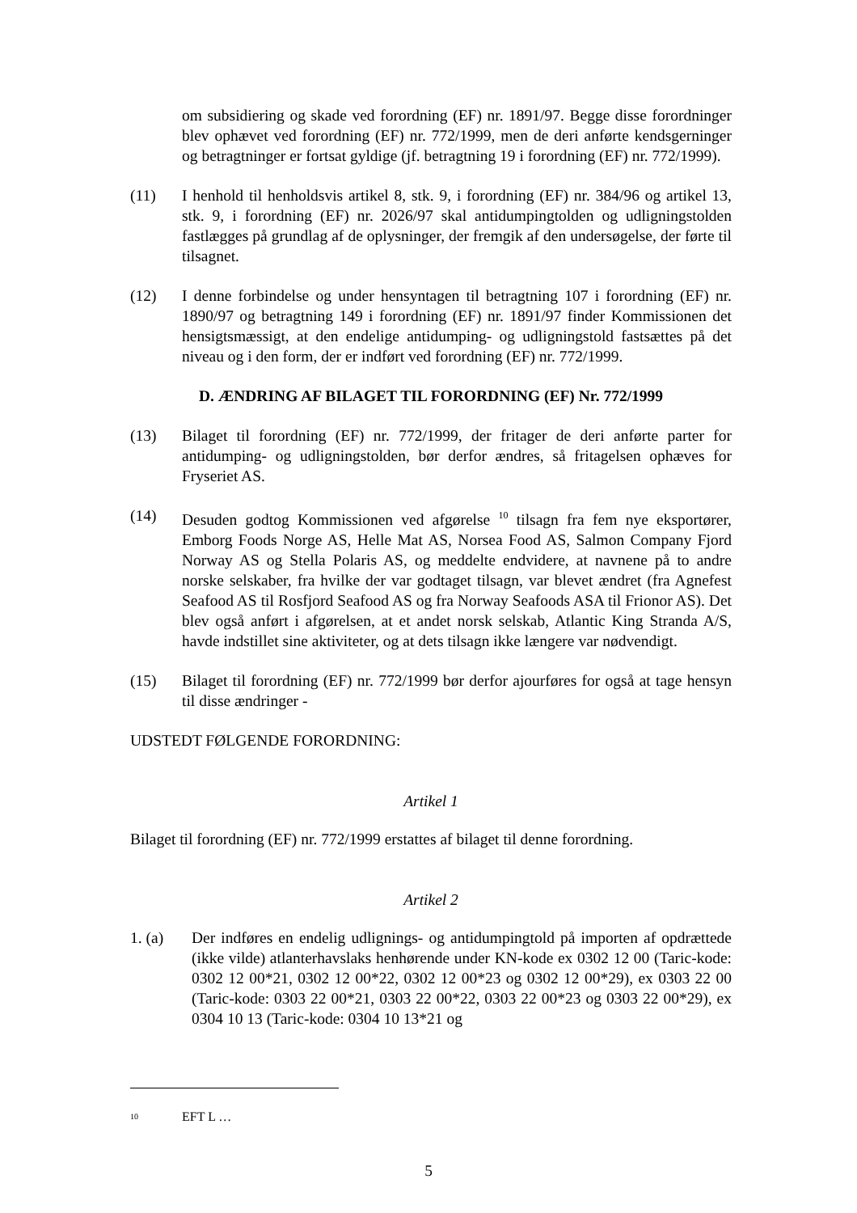om subsidiering og skade ved forordning (EF) nr. 1891/97. Begge disse forordninger blev ophævet ved forordning (EF) nr. 772/1999, men de deri anførte kendsgerninger og betragtninger er fortsat gyldige (jf. betragtning 19 i forordning (EF) nr. 772/1999).
(11) I henhold til henholdsvis artikel 8, stk. 9, i forordning (EF) nr. 384/96 og artikel 13, stk. 9, i forordning (EF) nr. 2026/97 skal antidumpingtolden og udligningstolden fastlægges på grundlag af de oplysninger, der fremgik af den undersøgelse, der førte til tilsagnet.
(12) I denne forbindelse og under hensyntagen til betragtning 107 i forordning (EF) nr. 1890/97 og betragtning 149 i forordning (EF) nr. 1891/97 finder Kommissionen det hensigtsmæssigt, at den endelige antidumping- og udligningstold fastsættes på det niveau og i den form, der er indført ved forordning (EF) nr. 772/1999.
D. ÆNDRING AF BILAGET TIL FORORDNING (EF) Nr. 772/1999
(13) Bilaget til forordning (EF) nr. 772/1999, der fritager de deri anførte parter for antidumping- og udligningstolden, bør derfor ændres, så fritagelsen ophæves for Fryseriet AS.
(14) Desuden godtog Kommissionen ved afgørelse <sup>10</sup> tilsagn fra fem nye eksportører, Emborg Foods Norge AS, Helle Mat AS, Norsea Food AS, Salmon Company Fjord Norway AS og Stella Polaris AS, og meddelte endvidere, at navnene på to andre norske selskaber, fra hvilke der var godtaget tilsagn, var blevet ændret (fra Agnefest Seafood AS til Rosfjord Seafood AS og fra Norway Seafoods ASA til Frionor AS). Det blev også anført i afgørelsen, at et andet norsk selskab, Atlantic King Stranda A/S, havde indstillet sine aktiviteter, og at dets tilsagn ikke længere var nødvendigt.
(15) Bilaget til forordning (EF) nr. 772/1999 bør derfor ajourføres for også at tage hensyn til disse ændringer -
UDSTEDT FØLGENDE FORORDNING:
Artikel 1
Bilaget til forordning (EF) nr. 772/1999 erstattes af bilaget til denne forordning.
Artikel 2
1. (a) Der indføres en endelig udlignings- og antidumpingtold på importen af opdrættede (ikke vilde) atlanterhavslaks henhørende under KN-kode ex 0302 12 00 (Taric-kode: 0302 12 00*21, 0302 12 00*22, 0302 12 00*23 og 0302 12 00*29), ex 0303 22 00 (Taric-kode: 0303 22 00*21, 0303 22 00*22, 0303 22 00*23 og 0303 22 00*29), ex 0304 10 13 (Taric-kode: 0304 10 13*21 og
<sup>10</sup> EFT L …
5